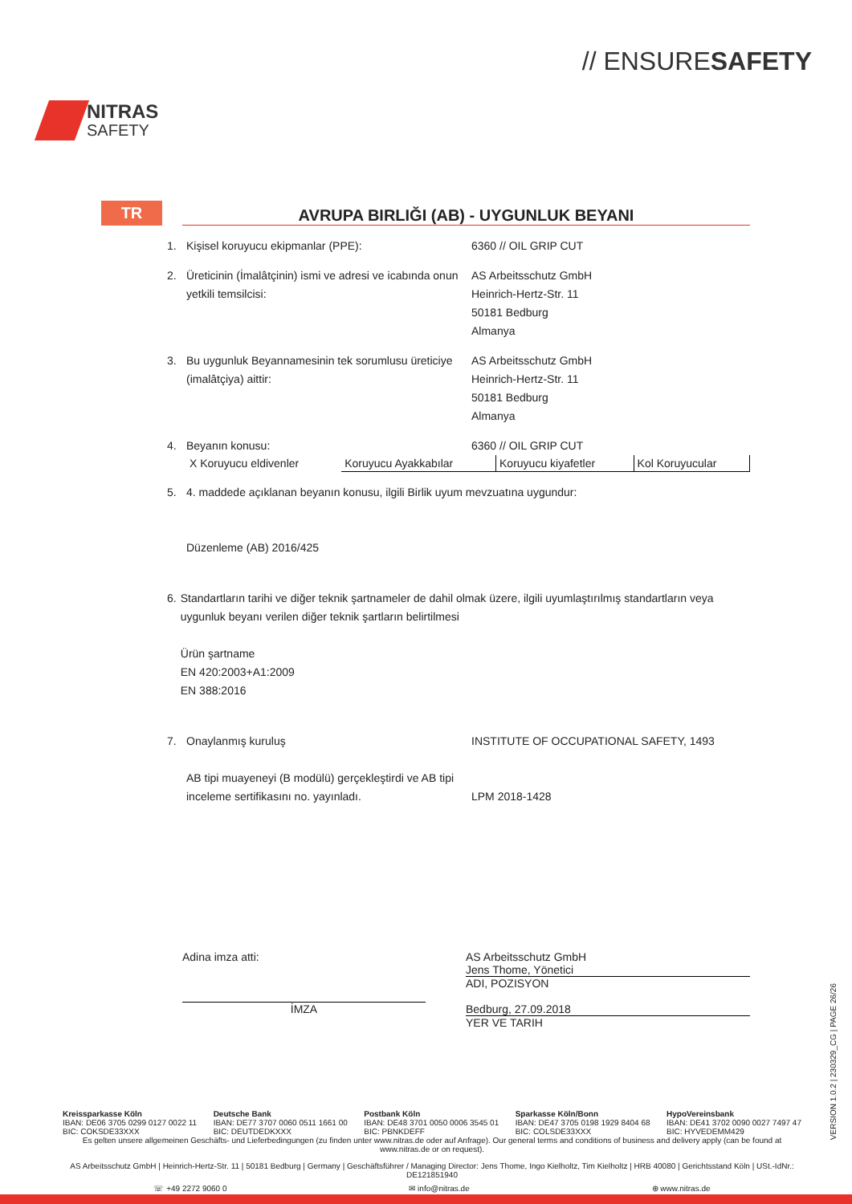NITRAS
SAFETY
// ENSURESAFETY
TR
AVRUPA BIRLIĞI (AB) - UYGUNLUK BEYANI
1. Kişisel koruyucu ekipmanlar (PPE): 6360 // OIL GRIP CUT
2. Üreticinin (İmalâtçinin) ismi ve adresi ve icabında onun yetkili temsilcisi:
AS Arbeitsschutz GmbH
Heinrich-Hertz-Str. 11
50181 Bedburg
Almanya
3. Bu uygunluk Beyannamesinin tek sorumlusu üreticiye (imalâtçiya) aittir:
AS Arbeitsschutz GmbH
Heinrich-Hertz-Str. 11
50181 Bedburg
Almanya
4. Beyanın konusu: 6360 // OIL GRIP CUT
| X Koruyucu eldivenler | Koruyucu Ayakkabılar | Koruyucu kiyafetler | Kol Koruyucular |
5. 4. maddede açıklanan beyanın konusu, ilgili Birlik uyum mevzuatına uygundur:
Düzenleme (AB) 2016/425
6. Standartların tarihi ve diğer teknik şartnameler de dahil olmak üzere, ilgili uyumlaştırılmış standartların veya uygunluk beyanı verilen diğer teknik şartların belirtilmesi
Ürün şartname
EN 420:2003+A1:2009
EN 388:2016
7. Onaylanmış kuruluş
AB tipi muayeneyi (B modülü) gerçekleştirdi ve AB tipi inceleme sertifikasını no. yayınladı.
INSTITUTE OF OCCUPATIONAL SAFETY, 1493
LPM 2018-1428
Adina imza atti:
İMZA
AS Arbeitsschutz GmbH
Jens Thome, Yönetici
ADI, POZISYON
Bedburg, 27.09.2018
YER VE TARIH
Kreissparkasse Köln
IBAN: DE06 3705 0299 0127 0022 11
BIC: COKSDE33XXX
Deutsche Bank
IBAN: DE77 3707 0060 0511 1661 00
BIC: DEUTDEDKXXX
Postbank Köln
IBAN: DE48 3701 0050 0006 3545 01
BIC: PBNKDEFF
Sparkasse Köln/Bonn
IBAN: DE47 3705 0198 1929 8404 68
BIC: COLSDE33XXX
HypoVereinsbank
IBAN: DE41 3702 0090 0027 7497 47
BIC: HYVEDEMM429
Es gelten unsere allgemeinen Geschäfts- und Lieferbedingungen (zu finden unter www.nitras.de oder auf Anfrage). Our general terms and conditions of business and delivery apply (can be found at www.nitras.de or on request).
AS Arbeitsschutz GmbH | Heinrich-Hertz-Str. 11 | 50181 Bedburg | Germany | Geschäftsführer / Managing Director: Jens Thome, Ingo Kielholtz, Tim Kielholtz | HRB 40080 | Gerichtsstand Köln | USt.-IdNr.: DE121851940
☏ +49 2272 9060 0 ✉ info@nitras.de ⊕ www.nitras.de
VERSION 1.0.2 | 230329_CG | PAGE 26/26